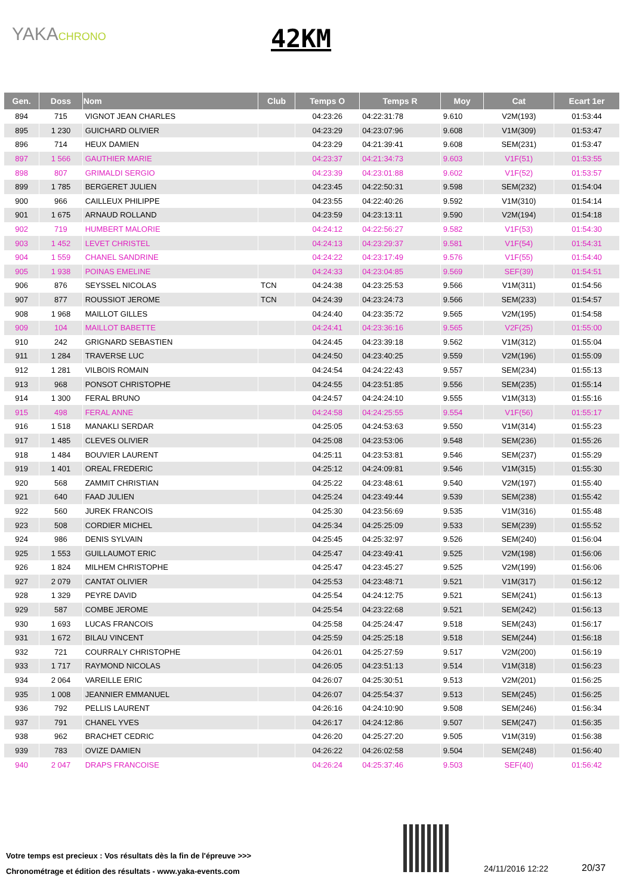YAKACHRONO 42KM
| Gen. | Doss | Nom | Club | Temps O | Temps R | Moy | Cat | Ecart 1er |
| --- | --- | --- | --- | --- | --- | --- | --- | --- |
| 894 | 715 | VIGNOT JEAN CHARLES | | 04:23:26 | 04:22:31:78 | 9.610 | V2M(193) | 01:53:44 |
| 895 | 1 230 | GUICHARD OLIVIER | | 04:23:29 | 04:23:07:96 | 9.608 | V1M(309) | 01:53:47 |
| 896 | 714 | HEUX DAMIEN | | 04:23:29 | 04:21:39:41 | 9.608 | SEM(231) | 01:53:47 |
| 897 | 1 566 | GAUTHIER MARIE | | 04:23:37 | 04:21:34:73 | 9.603 | V1F(51) | 01:53:55 |
| 898 | 807 | GRIMALDI SERGIO | | 04:23:39 | 04:23:01:88 | 9.602 | V1F(52) | 01:53:57 |
| 899 | 1 785 | BERGERET JULIEN | | 04:23:45 | 04:22:50:31 | 9.598 | SEM(232) | 01:54:04 |
| 900 | 966 | CAILLEUX PHILIPPE | | 04:23:55 | 04:22:40:26 | 9.592 | V1M(310) | 01:54:14 |
| 901 | 1 675 | ARNAUD ROLLAND | | 04:23:59 | 04:23:13:11 | 9.590 | V2M(194) | 01:54:18 |
| 902 | 719 | HUMBERT MALORIE | | 04:24:12 | 04:22:56:27 | 9.582 | V1F(53) | 01:54:30 |
| 903 | 1 452 | LEVET CHRISTEL | | 04:24:13 | 04:23:29:37 | 9.581 | V1F(54) | 01:54:31 |
| 904 | 1 559 | CHANEL SANDRINE | | 04:24:22 | 04:23:17:49 | 9.576 | V1F(55) | 01:54:40 |
| 905 | 1 938 | POINAS EMELINE | | 04:24:33 | 04:23:04:85 | 9.569 | SEF(39) | 01:54:51 |
| 906 | 876 | SEYSSEL NICOLAS | TCN | 04:24:38 | 04:23:25:53 | 9.566 | V1M(311) | 01:54:56 |
| 907 | 877 | ROUSSIOT JEROME | TCN | 04:24:39 | 04:23:24:73 | 9.566 | SEM(233) | 01:54:57 |
| 908 | 1 968 | MAILLOT GILLES | | 04:24:40 | 04:23:35:72 | 9.565 | V2M(195) | 01:54:58 |
| 909 | 104 | MAILLOT BABETTE | | 04:24:41 | 04:23:36:16 | 9.565 | V2F(25) | 01:55:00 |
| 910 | 242 | GRIGNARD SEBASTIEN | | 04:24:45 | 04:23:39:18 | 9.562 | V1M(312) | 01:55:04 |
| 911 | 1 284 | TRAVERSE LUC | | 04:24:50 | 04:23:40:25 | 9.559 | V2M(196) | 01:55:09 |
| 912 | 1 281 | VILBOIS ROMAIN | | 04:24:54 | 04:24:22:43 | 9.557 | SEM(234) | 01:55:13 |
| 913 | 968 | PONSOT CHRISTOPHE | | 04:24:55 | 04:23:51:85 | 9.556 | SEM(235) | 01:55:14 |
| 914 | 1 300 | FERAL BRUNO | | 04:24:57 | 04:24:24:10 | 9.555 | V1M(313) | 01:55:16 |
| 915 | 498 | FERAL ANNE | | 04:24:58 | 04:24:25:55 | 9.554 | V1F(56) | 01:55:17 |
| 916 | 1 518 | MANAKLI SERDAR | | 04:25:05 | 04:24:53:63 | 9.550 | V1M(314) | 01:55:23 |
| 917 | 1 485 | CLEVES OLIVIER | | 04:25:08 | 04:23:53:06 | 9.548 | SEM(236) | 01:55:26 |
| 918 | 1 484 | BOUVIER LAURENT | | 04:25:11 | 04:23:53:81 | 9.546 | SEM(237) | 01:55:29 |
| 919 | 1 401 | OREAL FREDERIC | | 04:25:12 | 04:24:09:81 | 9.546 | V1M(315) | 01:55:30 |
| 920 | 568 | ZAMMIT CHRISTIAN | | 04:25:22 | 04:23:48:61 | 9.540 | V2M(197) | 01:55:40 |
| 921 | 640 | FAAD JULIEN | | 04:25:24 | 04:23:49:44 | 9.539 | SEM(238) | 01:55:42 |
| 922 | 560 | JUREK FRANCOIS | | 04:25:30 | 04:23:56:69 | 9.535 | V1M(316) | 01:55:48 |
| 923 | 508 | CORDIER MICHEL | | 04:25:34 | 04:25:25:09 | 9.533 | SEM(239) | 01:55:52 |
| 924 | 986 | DENIS SYLVAIN | | 04:25:45 | 04:25:32:97 | 9.526 | SEM(240) | 01:56:04 |
| 925 | 1 553 | GUILLAUMOT ERIC | | 04:25:47 | 04:23:49:41 | 9.525 | V2M(198) | 01:56:06 |
| 926 | 1 824 | MILHEM CHRISTOPHE | | 04:25:47 | 04:23:45:27 | 9.525 | V2M(199) | 01:56:06 |
| 927 | 2 079 | CANTAT OLIVIER | | 04:25:53 | 04:23:48:71 | 9.521 | V1M(317) | 01:56:12 |
| 928 | 1 329 | PEYRE DAVID | | 04:25:54 | 04:24:12:75 | 9.521 | SEM(241) | 01:56:13 |
| 929 | 587 | COMBE JEROME | | 04:25:54 | 04:23:22:68 | 9.521 | SEM(242) | 01:56:13 |
| 930 | 1 693 | LUCAS FRANCOIS | | 04:25:58 | 04:25:24:47 | 9.518 | SEM(243) | 01:56:17 |
| 931 | 1 672 | BILAU VINCENT | | 04:25:59 | 04:25:25:18 | 9.518 | SEM(244) | 01:56:18 |
| 932 | 721 | COURRALY CHRISTOPHE | | 04:26:01 | 04:25:27:59 | 9.517 | V2M(200) | 01:56:19 |
| 933 | 1 717 | RAYMOND NICOLAS | | 04:26:05 | 04:23:51:13 | 9.514 | V1M(318) | 01:56:23 |
| 934 | 2 064 | VAREILLE ERIC | | 04:26:07 | 04:25:30:51 | 9.513 | V2M(201) | 01:56:25 |
| 935 | 1 008 | JEANNIER EMMANUEL | | 04:26:07 | 04:25:54:37 | 9.513 | SEM(245) | 01:56:25 |
| 936 | 792 | PELLIS LAURENT | | 04:26:16 | 04:24:10:90 | 9.508 | SEM(246) | 01:56:34 |
| 937 | 791 | CHANEL YVES | | 04:26:17 | 04:24:12:86 | 9.507 | SEM(247) | 01:56:35 |
| 938 | 962 | BRACHET CEDRIC | | 04:26:20 | 04:25:27:20 | 9.505 | V1M(319) | 01:56:38 |
| 939 | 783 | OVIZE DAMIEN | | 04:26:22 | 04:26:02:58 | 9.504 | SEM(248) | 01:56:40 |
| 940 | 2 047 | DRAPS FRANCOISE | | 04:26:24 | 04:25:37:46 | 9.503 | SEF(40) | 01:56:42 |
Votre temps est precieux : Vos résultats dès la fin de l'épreuve >>>
Chronométrage et édition des résultats - www.yaka-events.com
24/11/2016 12:22 20/37